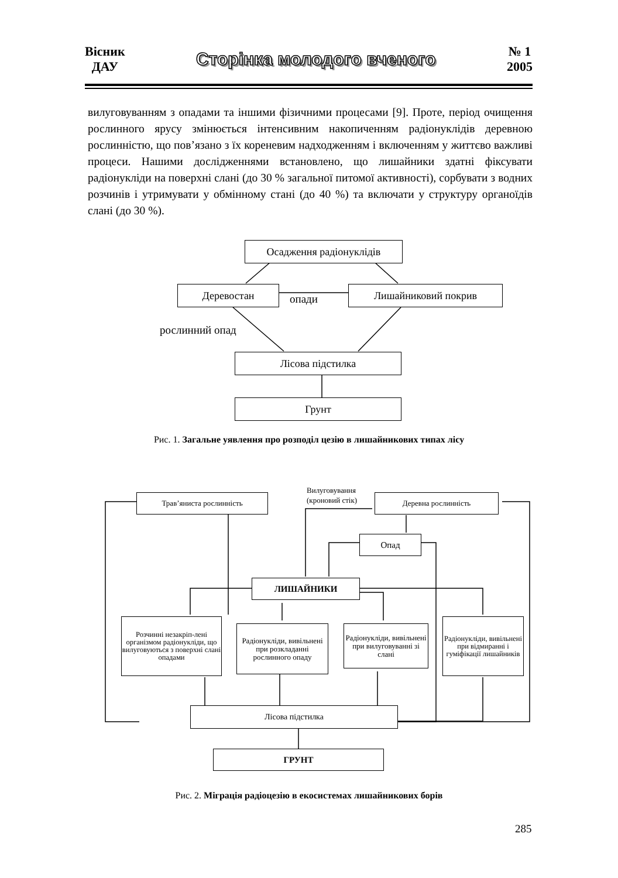Вісник
ДАУ
Сторінка молодого вченого
№ 1
2005
вилуговуванням з опадами та іншими фізичними процесами [9]. Проте, період очищення рослинного ярусу змінюється інтенсивним накопиченням радіонуклідів деревною рослинністю, що пов’язано з їх кореневим надходженням і включенням у життєво важливі процеси. Нашими дослідженнями встановлено, що лишайники здатні фіксувати радіонукліди на поверхні слані (до 30 % загальної питомої активності), сорбувати з водних розчинів і утримувати у обмінному стані (до 40 %) та включати у структуру органоїдів слані (до 30 %).
Осадження радіонуклідів
Деревостан
опади
Лишайниковий покрив
рослинний опад
Лісова підстилка
Грунт
Рис. 1. Загальне уявлення про розподіл цезію в лишайникових типах лісу
Трав’яниста рослинність
Вилуговування
(кроновий стік)
Деревна рослинність
Опад
ЛИШАЙНИКИ
Розчинні незакріп-лені організмом радіонукліди, що вилуговуються з поверхні слані опадами
Радіонукліди, вивільнені при розкладанні рослинного опаду
Радіонукліди, вивільнені при вилуговуванні зі слані
Радіонукліди, вивільнені при відмиранні і гуміфікації лишайників
Лісова підстилка
ГРУНТ
Рис. 2. Міграція радіоцезію в екосистемах лишайникових борів
285